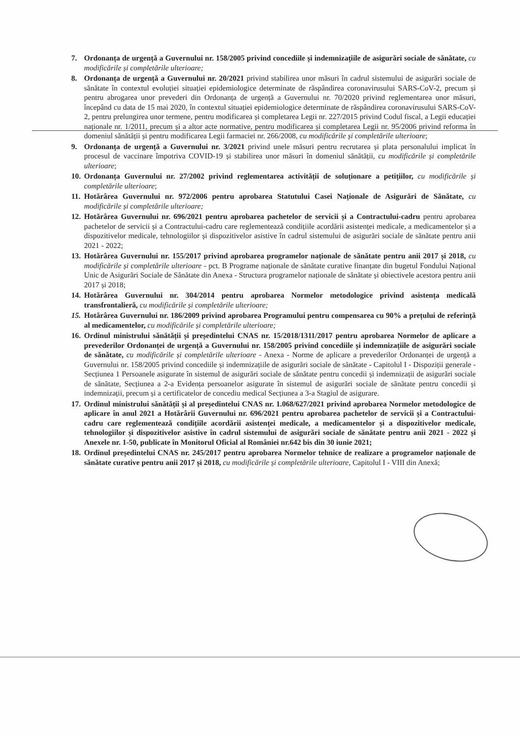7. Ordonanța de urgență a Guvernului nr. 158/2005 privind concediile și indemnizațiile de asigurări sociale de sănătate, cu modificările și completările ulterioare;
8. Ordonanța de urgență a Guvernului nr. 20/2021 privind stabilirea unor măsuri în cadrul sistemului de asigurări sociale de sănătate în contextul evoluției situației epidemiologice determinate de răspândirea coronavirusului SARS-CoV-2, precum și pentru abrogarea unor prevederi din Ordonanța de urgență a Guvernului nr. 70/2020 privind reglementarea unor măsuri, începând cu data de 15 mai 2020, în contextul situației epidemiologice determinate de răspândirea coronavirusului SARS-CoV-2, pentru prelungirea unor termene, pentru modificarea și completarea Legii nr. 227/2015 privind Codul fiscal, a Legii educației naționale nr. 1/2011, precum și a altor acte normative, pentru modificarea și completarea Legii nr. 95/2006 privind reforma în domeniul sănătății și pentru modificarea Legii farmaciei nr. 266/2008, cu modificările și completările ulterioare;
9. Ordonanța de urgență a Guvernului nr. 3/2021 privind unele măsuri pentru recrutarea și plata personalului implicat în procesul de vaccinare împotriva COVID-19 și stabilirea unor măsuri în domeniul sănătății, cu modificările și completările ulterioare;
10. Ordonanța Guvernului nr. 27/2002 privind reglementarea activității de soluționare a petițiilor, cu modificările și completările ulterioare;
11. Hotărârea Guvernului nr. 972/2006 pentru aprobarea Statutului Casei Naționale de Asigurări de Sănătate, cu modificările și completările ulterioare;
12. Hotărârea Guvernului nr. 696/2021 pentru aprobarea pachetelor de servicii și a Contractului-cadru pentru aprobarea pachetelor de servicii și a Contractului-cadru care reglementează condițiile acordării asistenței medicale, a medicamentelor și a dispozitivelor medicale, tehnologiilor și dispozitivelor asistive în cadrul sistemului de asigurări sociale de sănătate pentru anii 2021 - 2022;
13. Hotărârea Guvernului nr. 155/2017 privind aprobarea programelor naționale de sănătate pentru anii 2017 și 2018, cu modificările și completările ulterioare - pct. B Programe naționale de sănătate curative finanțate din bugetul Fondului Național Unic de Asigurări Sociale de Sănătate din Anexa - Structura programelor naționale de sănătate și obiectivele acestora pentru anii 2017 și 2018;
14. Hotărârea Guvernului nr. 304/2014 pentru aprobarea Normelor metodologice privind asistența medicală transfrontalieră, cu modificările și completările ulterioare;
15. Hotărârea Guvernului nr. 186/2009 privind aprobarea Programului pentru compensarea cu 90% a prețului de referință al medicamentelor, cu modificările și completările ulterioare;
16. Ordinul ministrului sănătății și președintelui CNAS nr. 15/2018/1311/2017 pentru aprobarea Normelor de aplicare a prevederilor Ordonanței de urgență a Guvernului nr. 158/2005 privind concediile și indemnizațiile de asigurări sociale de sănătate, cu modificările și completările ulterioare - Anexa - Norme de aplicare a prevederilor Ordonanței de urgență a Guvernului nr. 158/2005 privind concediile și indemnizațiile de asigurări sociale de sănătate - Capitolul I - Dispoziții generale - Secțiunea 1 Persoanele asigurate în sistemul de asigurări sociale de sănătate pentru concedii și indemnizații de asigurări sociale de sănătate, Secțiunea a 2-a Evidența persoanelor asigurate în sistemul de asigurări sociale de sănătate pentru concedii și indemnizații, precum și a certificatelor de concediu medical Secțiunea a 3-a Stagiul de asigurare.
17. Ordinul ministrului sănătății și al președintelui CNAS nr. 1.068/627/2021 privind aprobarea Normelor metodologice de aplicare în anul 2021 a Hotărârii Guvernului nr. 696/2021 pentru aprobarea pachetelor de servicii și a Contractului-cadru care reglementează condițiile acordării asistenței medicale, a medicamentelor și a dispozitivelor medicale, tehnologiilor și dispozitivelor asistive în cadrul sistemului de asigurări sociale de sănătate pentru anii 2021 - 2022 și Anexele nr. 1-50, publicate în Monitorul Oficial al României nr.642 bis din 30 iunie 2021;
18. Ordinul președintelui CNAS nr. 245/2017 pentru aprobarea Normelor tehnice de realizare a programelor naționale de sănătate curative pentru anii 2017 și 2018, cu modificările și completările ulterioare, Capitolul I - VIII din Anexă;